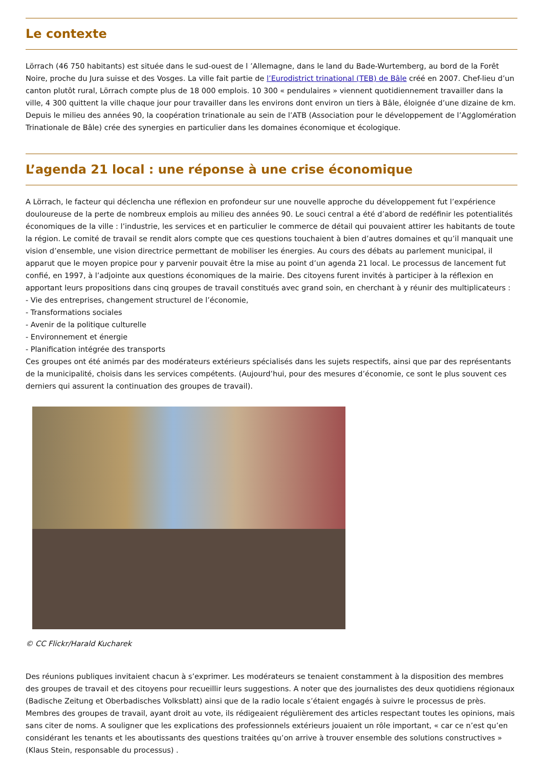Le contexte
Lörrach (46 750 habitants) est située dans le sud-ouest de l ’Allemagne, dans le land du Bade-Wurtemberg, au bord de la Forêt Noire, proche du Jura suisse et des Vosges. La ville fait partie de l’Eurodistrict trinational (TEB) de Bâle créé en 2007. Chef-lieu d’un canton plutôt rural, Lörrach compte plus de 18 000 emplois. 10 300 « pendulaires » viennent quotidiennement travailler dans la ville, 4 300 quittent la ville chaque jour pour travailler dans les environs dont environ un tiers à Bâle, éloignée d’une dizaine de km. Depuis le milieu des années 90, la coopération trinationale au sein de l’ATB (Association pour le développement de l’Agglomération Trinationale de Bâle) crée des synergies en particulier dans les domaines économique et écologique.
L’agenda 21 local : une réponse à une crise économique
A Lörrach, le facteur qui déclencha une réflexion en profondeur sur une nouvelle approche du développement fut l’expérience douloureuse de la perte de nombreux emplois au milieu des années 90. Le souci central a été d’abord de redéfinir les potentialités économiques de la ville : l’industrie, les services et en particulier le commerce de détail qui pouvaient attirer les habitants de toute la région. Le comité de travail se rendit alors compte que ces questions touchaient à bien d’autres domaines et qu’il manquait une vision d’ensemble, une vision directrice permettant de mobiliser les énergies. Au cours des débats au parlement municipal, il apparut que le moyen propice pour y parvenir pouvait être la mise au point d’un agenda 21 local. Le processus de lancement fut confié, en 1997, à l’adjointe aux questions économiques de la mairie. Des citoyens furent invités à participer à la réflexion en apportant leurs propositions dans cinq groupes de travail constitués avec grand soin, en cherchant à y réunir des multiplicateurs :
- Vie des entreprises, changement structurel de l’économie,
- Transformations sociales
- Avenir de la politique culturelle
- Environnement et énergie
- Planification intégrée des transports
Ces groupes ont été animés par des modérateurs extérieurs spécialisés dans les sujets respectifs, ainsi que par des représentants de la municipalité, choisis dans les services compétents. (Aujourd’hui, pour des mesures d’économie, ce sont le plus souvent ces derniers qui assurent la continuation des groupes de travail).
© CC Flickr/Harald Kucharek
Des réunions publiques invitaient chacun à s’exprimer. Les modérateurs se tenaient constamment à la disposition des membres des groupes de travail et des citoyens pour recueillir leurs suggestions. A noter que des journalistes des deux quotidiens régionaux (Badische Zeitung et Oberbadisches Volksblatt) ainsi que de la radio locale s’étaient engagés à suivre le processus de près. Membres des groupes de travail, ayant droit au vote, ils rédigeaient régulièrement des articles respectant toutes les opinions, mais sans citer de noms. A souligner que les explications des professionnels extérieurs jouaient un rôle important, « car ce n’est qu’en considérant les tenants et les aboutissants des questions traitées qu’on arrive à trouver ensemble des solutions constructives » (Klaus Stein, responsable du processus) .